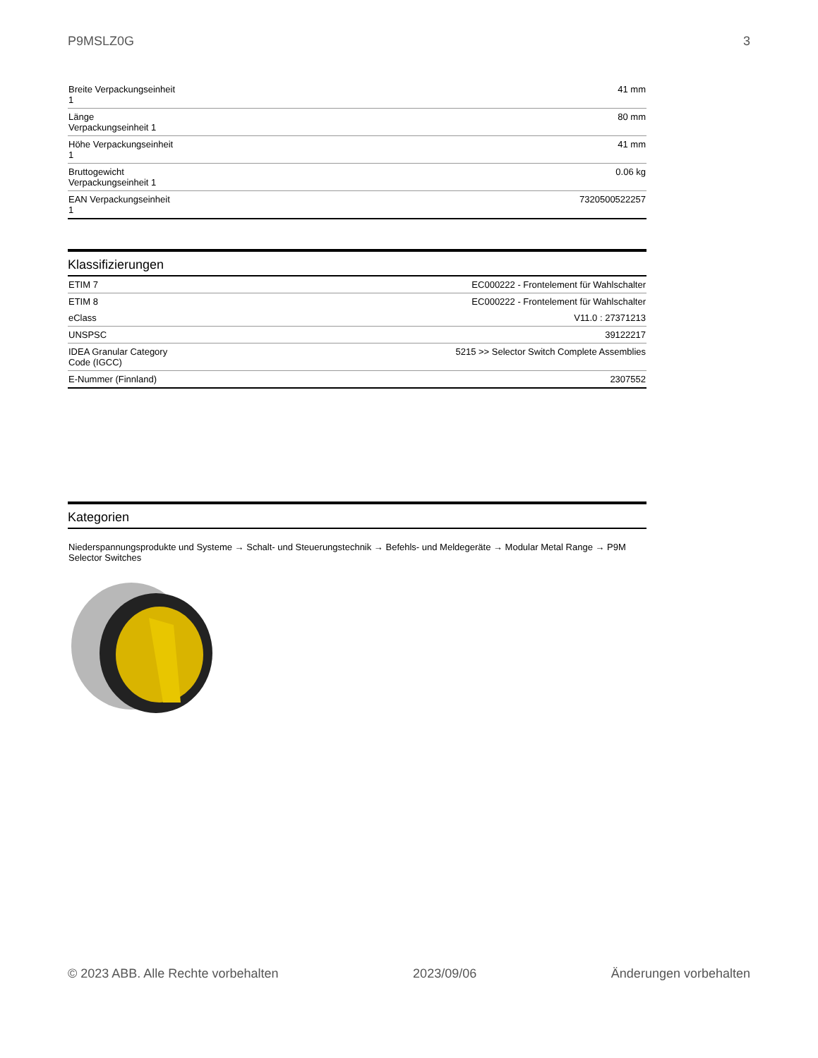P9MSLZ0G 3
| Breite Verpackungseinheit 1 | 41 mm |
| Länge Verpackungseinheit 1 | 80 mm |
| Höhe Verpackungseinheit 1 | 41 mm |
| Bruttogewicht Verpackungseinheit 1 | 0.06 kg |
| EAN Verpackungseinheit 1 | 7320500522257 |
Klassifizierungen
| ETIM 7 | EC000222 - Frontelement für Wahlschalter |
| ETIM 8 | EC000222 - Frontelement für Wahlschalter |
| eClass | V11.0 : 27371213 |
| UNSPSC | 39122217 |
| IDEA Granular Category Code (IGCC) | 5215 >> Selector Switch Complete Assemblies |
| E-Nummer (Finnland) | 2307552 |
Kategorien
Niederspannungsprodukte und Systeme → Schalt- und Steuerungstechnik → Befehls- und Meldegeräte → Modular Metal Range → P9M Selector Switches
© 2023 ABB. Alle Rechte vorbehalten 2023/09/06 Änderungen vorbehalten